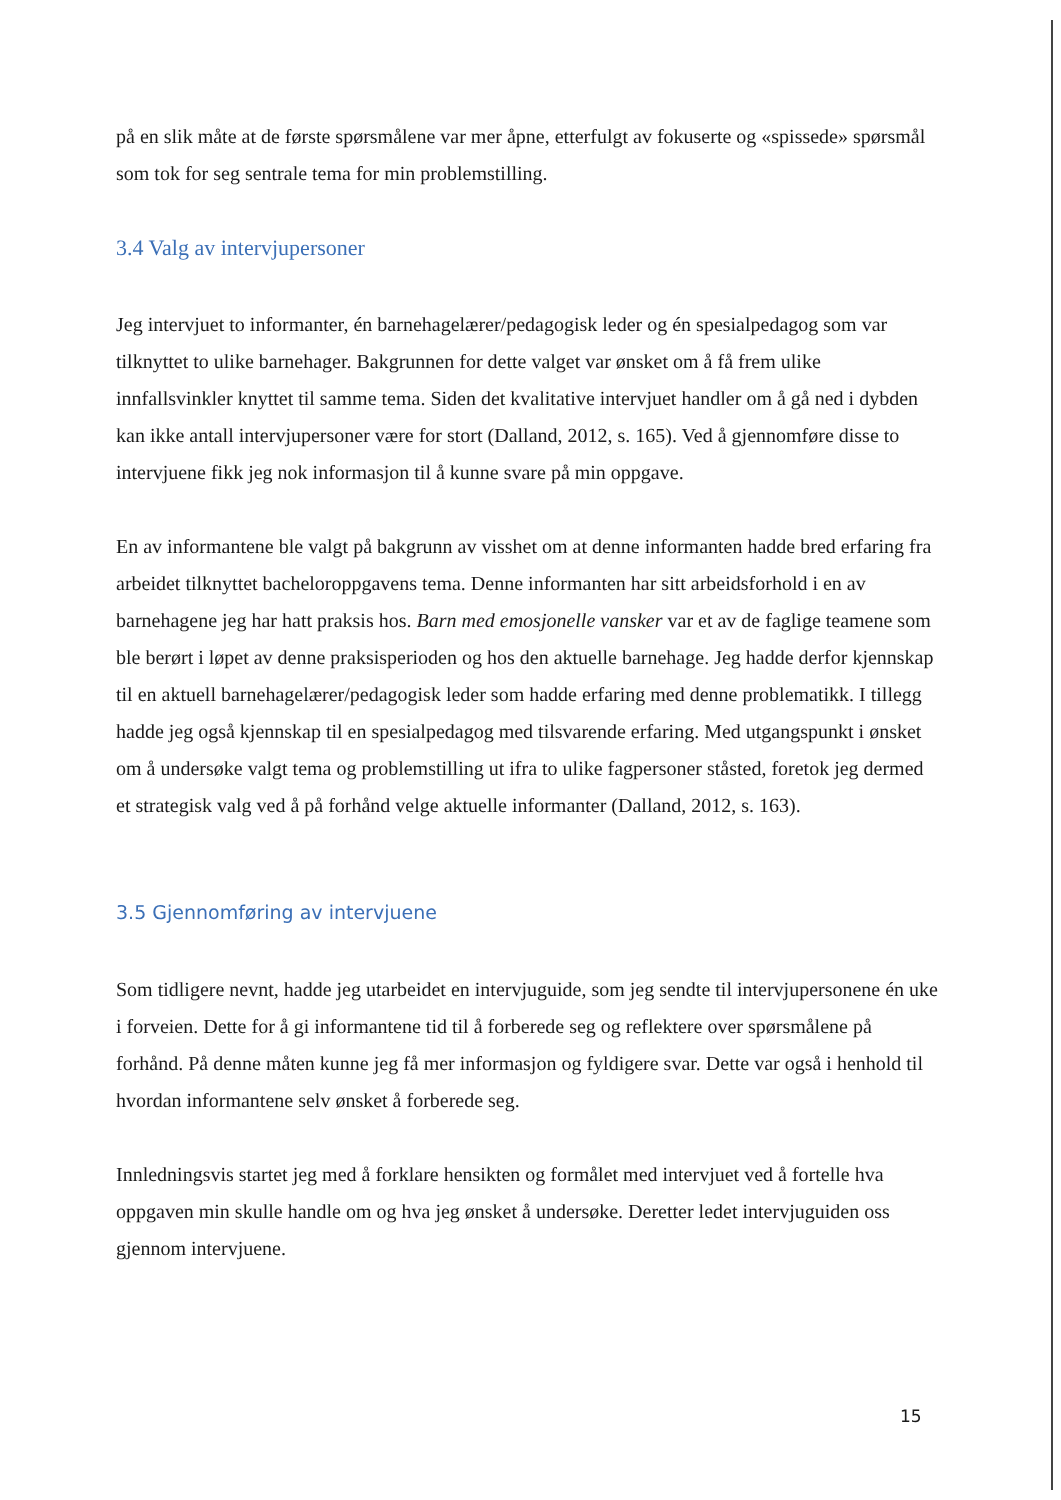på en slik måte at de første spørsmålene var mer åpne, etterfulgt av fokuserte og «spissede» spørsmål som tok for seg sentrale tema for min problemstilling.
3.4 Valg av intervjupersoner
Jeg intervjuet to informanter, én barnehagelærer/pedagogisk leder og én spesialpedagog som var tilknyttet to ulike barnehager. Bakgrunnen for dette valget var ønsket om å få frem ulike innfallsvinkler knyttet til samme tema. Siden det kvalitative intervjuet handler om å gå ned i dybden kan ikke antall intervjupersoner være for stort (Dalland, 2012, s. 165). Ved å gjennomføre disse to intervjuene fikk jeg nok informasjon til å kunne svare på min oppgave.
En av informantene ble valgt på bakgrunn av visshet om at denne informanten hadde bred erfaring fra arbeidet tilknyttet bacheloroppgavens tema. Denne informanten har sitt arbeidsforhold i en av barnehagene jeg har hatt praksis hos. Barn med emosjonelle vansker var et av de faglige teamene som ble berørt i løpet av denne praksisperioden og hos den aktuelle barnehage. Jeg hadde derfor kjennskap til en aktuell barnehagelærer/pedagogisk leder som hadde erfaring med denne problematikk. I tillegg hadde jeg også kjennskap til en spesialpedagog med tilsvarende erfaring. Med utgangspunkt i ønsket om å undersøke valgt tema og problemstilling ut ifra to ulike fagpersoner ståsted, foretok jeg dermed et strategisk valg ved å på forhånd velge aktuelle informanter (Dalland, 2012, s. 163).
3.5 Gjennomføring av intervjuene
Som tidligere nevnt, hadde jeg utarbeidet en intervjuguide, som jeg sendte til intervjupersonene én uke i forveien. Dette for å gi informantene tid til å forberede seg og reflektere over spørsmålene på forhånd. På denne måten kunne jeg få mer informasjon og fyldigere svar. Dette var også i henhold til hvordan informantene selv ønsket å forberede seg.
Innledningsvis startet jeg med å forklare hensikten og formålet med intervjuet ved å fortelle hva oppgaven min skulle handle om og hva jeg ønsket å undersøke. Deretter ledet intervjuguiden oss gjennom intervjuene.
15